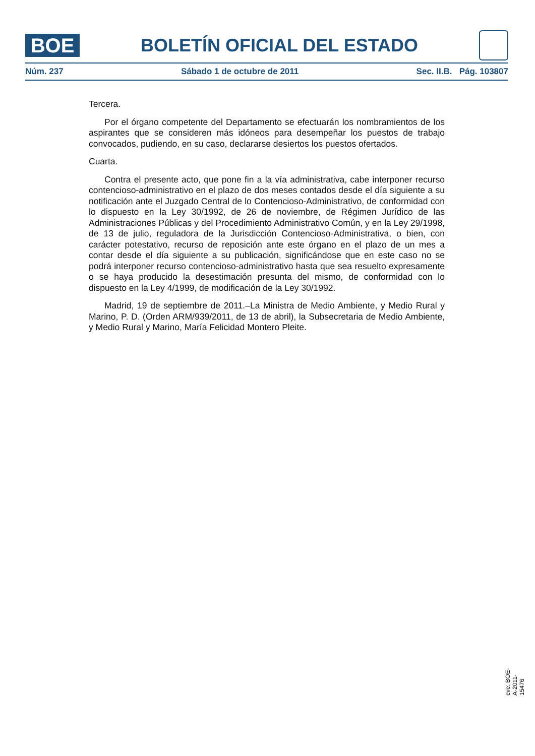BOE
BOLETÍN OFICIAL DEL ESTADO
Núm. 237 Sábado 1 de octubre de 2011 Sec. II.B. Pág. 103807
Tercera.
Por el órgano competente del Departamento se efectuarán los nombramientos de los aspirantes que se consideren más idóneos para desempeñar los puestos de trabajo convocados, pudiendo, en su caso, declararse desiertos los puestos ofertados.
Cuarta.
Contra el presente acto, que pone fin a la vía administrativa, cabe interponer recurso contencioso-administrativo en el plazo de dos meses contados desde el día siguiente a su notificación ante el Juzgado Central de lo Contencioso-Administrativo, de conformidad con lo dispuesto en la Ley 30/1992, de 26 de noviembre, de Régimen Jurídico de las Administraciones Públicas y del Procedimiento Administrativo Común, y en la Ley 29/1998, de 13 de julio, reguladora de la Jurisdicción Contencioso-Administrativa, o bien, con carácter potestativo, recurso de reposición ante este órgano en el plazo de un mes a contar desde el día siguiente a su publicación, significándose que en este caso no se podrá interponer recurso contencioso-administrativo hasta que sea resuelto expresamente o se haya producido la desestimación presunta del mismo, de conformidad con lo dispuesto en la Ley 4/1999, de modificación de la Ley 30/1992.
Madrid, 19 de septiembre de 2011.–La Ministra de Medio Ambiente, y Medio Rural y Marino, P. D. (Orden ARM/939/2011, de 13 de abril), la Subsecretaria de Medio Ambiente, y Medio Rural y Marino, María Felicidad Montero Pleite.
cve: BOE-A-2011-15476